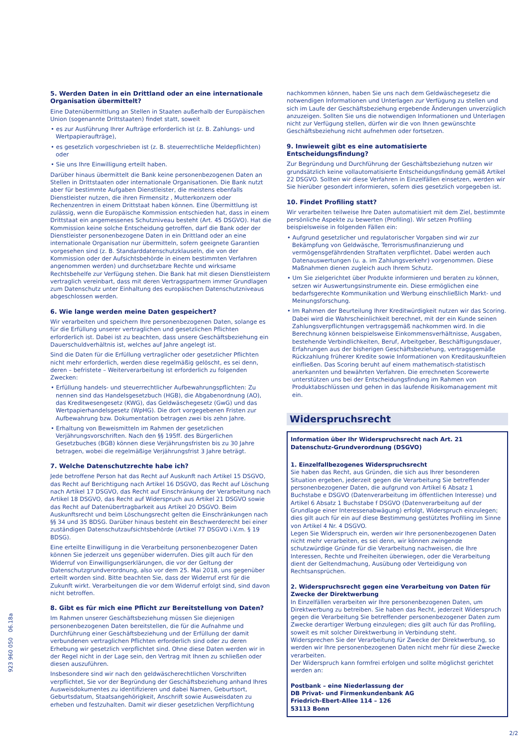5. Werden Daten in ein Drittland oder an eine internationale Organisation übermittelt?
Eine Datenübermittlung an Stellen in Staaten außerhalb der Europäischen Union (sogenannte Drittstaaten) findet statt, soweit
• es zur Ausführung Ihrer Aufträge erforderlich ist (z. B. Zahlungs- und Wertpapieraufträge),
• es gesetzlich vorgeschrieben ist (z. B. steuerrechtliche Meldepflichten) oder
• Sie uns Ihre Einwilligung erteilt haben.
Darüber hinaus übermittelt die Bank keine personenbezogenen Daten an Stellen in Drittstaaten oder internationale Organisationen. Die Bank nutzt aber für bestimmte Aufgaben Dienstleister, die meistens ebenfalls Dienstleister nutzen, die ihren Firmensitz , Mutterkonzern oder Rechenzentren in einem Drittstaat haben können. Eine Übermittlung ist zulässig, wenn die Europäische Kommission entschieden hat, dass in einem Drittstaat ein angemessenes Schutzniveau besteht (Art. 45 DSGVO). Hat die Kommission keine solche Entscheidung getroffen, darf die Bank oder der Dienstleister personenbezogene Daten in ein Drittland oder an eine internationale Organisation nur übermitteln, sofern geeignete Garantien vorgesehen sind (z. B. Standarddatenschutzklauseln, die von der Kommission oder der Aufsichtsbehörde in einem bestimmten Verfahren angenommen werden) und durchsetzbare Rechte und wirksame Rechtsbehelfe zur Verfügung stehen. Die Bank hat mit diesen Dienstleistern vertraglich vereinbart, dass mit deren Vertragspartnern immer Grundlagen zum Datenschutz unter Einhaltung des europäischen Datenschutzniveaus abgeschlossen werden.
6. Wie lange werden meine Daten gespeichert?
Wir verarbeiten und speichern Ihre personenbezogenen Daten, solange es für die Erfüllung unserer vertraglichen und gesetzlichen Pflichten erforderlich ist. Dabei ist zu beachten, dass unsere Geschäftsbeziehung ein Dauerschuldverhältnis ist, welches auf Jahre angelegt ist.
Sind die Daten für die Erfüllung vertraglicher oder gesetzlicher Pflichten nicht mehr erforderlich, werden diese regelmäßig gelöscht, es sei denn, deren – befristete – Weiterverarbeitung ist erforderlich zu folgenden Zwecken:
• Erfüllung handels- und steuerrechtlicher Aufbewahrungspflichten: Zu nennen sind das Handelsgesetzbuch (HGB), die Abgabenordnung (AO), das Kreditwesengesetz (KWG), das Geldwäschegesetz (GwG) und das Wertpapierhandelsgesetz (WpHG). Die dort vorgegebenen Fristen zur Aufbewahrung bzw. Dokumentation betragen zwei bis zehn Jahre.
• Erhaltung von Beweismitteln im Rahmen der gesetzlichen Verjährungsvorschriften. Nach den §§ 195ff. des Bürgerlichen Gesetzbuches (BGB) können diese Verjährungsfristen bis zu 30 Jahre betragen, wobei die regelmäßige Verjährungsfrist 3 Jahre beträgt.
7. Welche Datenschutzrechte habe ich?
Jede betroffene Person hat das Recht auf Auskunft nach Artikel 15 DSGVO, das Recht auf Berichtigung nach Artikel 16 DSGVO, das Recht auf Löschung nach Artikel 17 DSGVO, das Recht auf Einschränkung der Verarbeitung nach Artikel 18 DSGVO, das Recht auf Widerspruch aus Artikel 21 DSGVO sowie das Recht auf Datenübertragbarkeit aus Artikel 20 DSGVO. Beim Auskunftsrecht und beim Löschungsrecht gelten die Einschränkungen nach §§ 34 und 35 BDSG. Darüber hinaus besteht ein Beschwerderecht bei einer zuständigen Datenschutzaufsichtsbehörde (Artikel 77 DSGVO i.V.m. § 19 BDSG).
Eine erteilte Einwilligung in die Verarbeitung personenbezogener Daten können Sie jederzeit uns gegenüber widerrufen. Dies gilt auch für den Widerruf von Einwilligungserklärungen, die vor der Geltung der Datenschutzgrundverordnung, also vor dem 25. Mai 2018, uns gegenüber erteilt worden sind. Bitte beachten Sie, dass der Widerruf erst für die Zukunft wirkt. Verarbeitungen die vor dem Widerruf erfolgt sind, sind davon nicht betroffen.
8. Gibt es für mich eine Pflicht zur Bereitstellung von Daten?
Im Rahmen unserer Geschäftsbeziehung müssen Sie diejenigen personenbezogenen Daten bereitstellen, die für die Aufnahme und Durchführung einer Geschäftsbeziehung und der Erfüllung der damit verbundenen vertraglichen Pflichten erforderlich sind oder zu deren Erhebung wir gesetzlich verpflichtet sind. Ohne diese Daten werden wir in der Regel nicht in der Lage sein, den Vertrag mit Ihnen zu schließen oder diesen auszuführen.
Insbesondere sind wir nach den geldwäscherechtlichen Vorschriften verpflichtet, Sie vor der Begründung der Geschäftsbeziehung anhand Ihres Ausweisdokumentes zu identifizieren und dabei Namen, Geburtsort, Geburtsdatum, Staatsangehörigkeit, Anschrift sowie Ausweisdaten zu erheben und festzuhalten. Damit wir dieser gesetzlichen Verpflichtung
nachkommen können, haben Sie uns nach dem Geldwäschegesetz die notwendigen Informationen und Unterlagen zur Verfügung zu stellen und sich im Laufe der Geschäftsbeziehung ergebende Änderungen unverzüglich anzuzeigen. Sollten Sie uns die notwendigen Informationen und Unterlagen nicht zur Verfügung stellen, dürfen wir die von Ihnen gewünschte Geschäftsbeziehung nicht aufnehmen oder fortsetzen.
9. Inwieweit gibt es eine automatisierte Entscheidungsfindung?
Zur Begründung und Durchführung der Geschäftsbeziehung nutzen wir grundsätzlich keine vollautomatisierte Entscheidungsfindung gemäß Artikel 22 DSGVO. Sollten wir diese Verfahren in Einzelfällen einsetzen, werden wir Sie hierüber gesondert informieren, sofern dies gesetzlich vorgegeben ist.
10. Findet Profiling statt?
Wir verarbeiten teilweise Ihre Daten automatisiert mit dem Ziel, bestimmte persönliche Aspekte zu bewerten (Profiling). Wir setzen Profiling beispielsweise in folgenden Fällen ein:
• Aufgrund gesetzlicher und regulatorischer Vorgaben sind wir zur Bekämpfung von Geldwäsche, Terrorismusfinanzierung und vermögensgefährdenden Straftaten verpflichtet. Dabei werden auch Datenauswertungen (u. a. im Zahlungsverkehr) vorgenommen. Diese Maßnahmen dienen zugleich auch Ihrem Schutz.
• Um Sie zielgerichtet über Produkte informieren und beraten zu können, setzen wir Auswertungsinstrumente ein. Diese ermöglichen eine bedarfsgerechte Kommunikation und Werbung einschließlich Markt- und Meinungsforschung.
• Im Rahmen der Beurteilung Ihrer Kreditwürdigkeit nutzen wir das Scoring. Dabei wird die Wahrscheinlichkeit berechnet, mit der ein Kunde seinen Zahlungsverpflichtungen vertragsgemäß nachkommen wird. In die Berechnung können beispielsweise Einkommensverhältnisse, Ausgaben, bestehende Verbindlichkeiten, Beruf, Arbeitgeber, Beschäftigungsdauer, Erfahrungen aus der bisherigen Geschäftsbeziehung, vertragsgemäße Rückzahlung früherer Kredite sowie Informationen von Kreditauskunfteien einfließen. Das Scoring beruht auf einem mathematisch-statistisch anerkannten und bewährten Verfahren. Die errechneten Scorewerte unterstützen uns bei der Entscheidungsfindung im Rahmen von Produktabschlüssen und gehen in das laufende Risikomanagement mit ein.
Widerspruchsrecht
Information über Ihr Widerspruchsrecht nach Art. 21 Datenschutz-Grundverordnung (DSGVO)
1. Einzelfallbezogenes Widerspruchsrecht
Sie haben das Recht, aus Gründen, die sich aus Ihrer besonderen Situation ergeben, jederzeit gegen die Verarbeitung Sie betreffender personenbezogener Daten, die aufgrund von Artikel 6 Absatz 1 Buchstabe e DSGVO (Datenverarbeitung im öffentlichen Interesse) und Artikel 6 Absatz 1 Buchstabe f DSGVO (Datenverarbeitung auf der Grundlage einer Interessenabwägung) erfolgt, Widerspruch einzulegen; dies gilt auch für ein auf diese Bestimmung gestütztes Profiling im Sinne von Artikel 4 Nr. 4 DSGVO.
Legen Sie Widerspruch ein, werden wir Ihre personenbezogenen Daten nicht mehr verarbeiten, es sei denn, wir können zwingende schutzwürdige Gründe für die Verarbeitung nachweisen, die Ihre Interessen, Rechte und Freiheiten überwiegen, oder die Verarbeitung dient der Geltendmachung, Ausübung oder Verteidigung von Rechtsansprüchen.
2. Widerspruchsrecht gegen eine Verarbeitung von Daten für Zwecke der Direktwerbung
In Einzelfällen verarbeiten wir Ihre personenbezogenen Daten, um Direktwerbung zu betreiben. Sie haben das Recht, jederzeit Widerspruch gegen die Verarbeitung Sie betreffender personenbezogener Daten zum Zwecke derartiger Werbung einzulegen; dies gilt auch für das Profiling, soweit es mit solcher Direktwerbung in Verbindung steht.
Widersprechen Sie der Verarbeitung für Zwecke der Direktwerbung, so werden wir Ihre personenbezogenen Daten nicht mehr für diese Zwecke verarbeiten.
Der Widerspruch kann formfrei erfolgen und sollte möglichst gerichtet werden an:
Postbank – eine Niederlassung der
DB Privat- und Firmenkundenbank AG
Friedrich-Ebert-Allee 114 – 126
53113 Bonn
923 960 050 06.18a
2/2